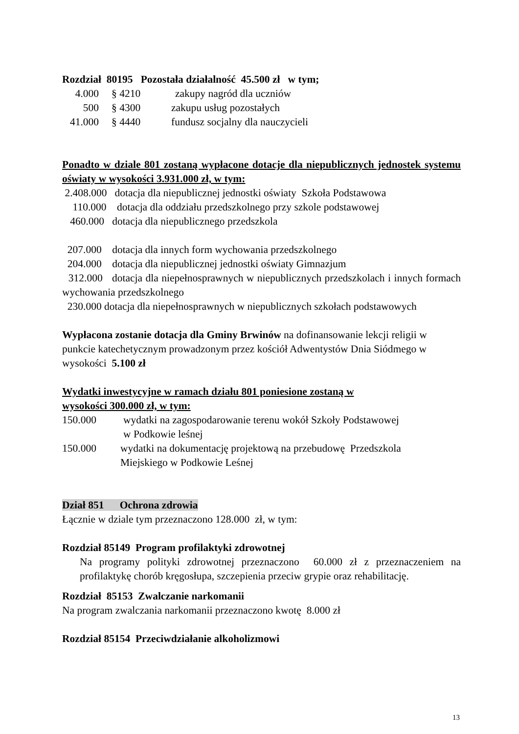Rozdział 80195 Pozostała działalność 45.500 zł w tym;
4.000 § 4210 zakupy nagród dla uczniów
500 § 4300 zakupu usług pozostałych
41.000 § 4440 fundusz socjalny dla nauczycieli
Ponadto w dziale 801 zostaną wypłacone dotacje dla niepublicznych jednostek systemu oświaty w wysokości 3.931.000 zł, w tym:
2.408.000 dotacja dla niepublicznej jednostki oświaty Szkoła Podstawowa
110.000 dotacja dla oddziału przedszkolnego przy szkole podstawowej
460.000 dotacja dla niepublicznego przedszkola
207.000 dotacja dla innych form wychowania przedszkolnego
204.000 dotacja dla niepublicznej jednostki oświaty Gimnazjum
312.000 dotacja dla niepełnosprawnych w niepublicznych przedszkolach i innych formach wychowania przedszkolnego
230.000 dotacja dla niepełnosprawnych w niepublicznych szkołach podstawowych
Wypłacona zostanie dotacja dla Gminy Brwinów na dofinansowanie lekcji religii w punkcie katechetycznym prowadzonym przez kościół Adwentystów Dnia Siódmego w wysokości 5.100 zł
Wydatki inwestycyjne w ramach działu 801 poniesione zostaną w
wysokości 300.000 zł, w tym:
150.000 wydatki na zagospodarowanie terenu wokół Szkoły Podstawowej
w Podkowie leśnej
150.000 wydatki na dokumentację projektową na przebudowę Przedszkola
Miejskiego w Podkowie Leśnej
Dział 851 Ochrona zdrowia
Łącznie w dziale tym przeznaczono 128.000 zł, w tym:
Rozdział 85149 Program profilaktyki zdrowotnej
Na programy polityki zdrowotnej przeznaczono 60.000 zł z przeznaczeniem na profilaktykę chorób kręgosłupa, szczepienia przeciw grypie oraz rehabilitację.
Rozdział 85153 Zwalczanie narkomanii
Na program zwalczania narkomanii przeznaczono kwotę 8.000 zł
Rozdział 85154 Przeciwdziałanie alkoholizmowi
13